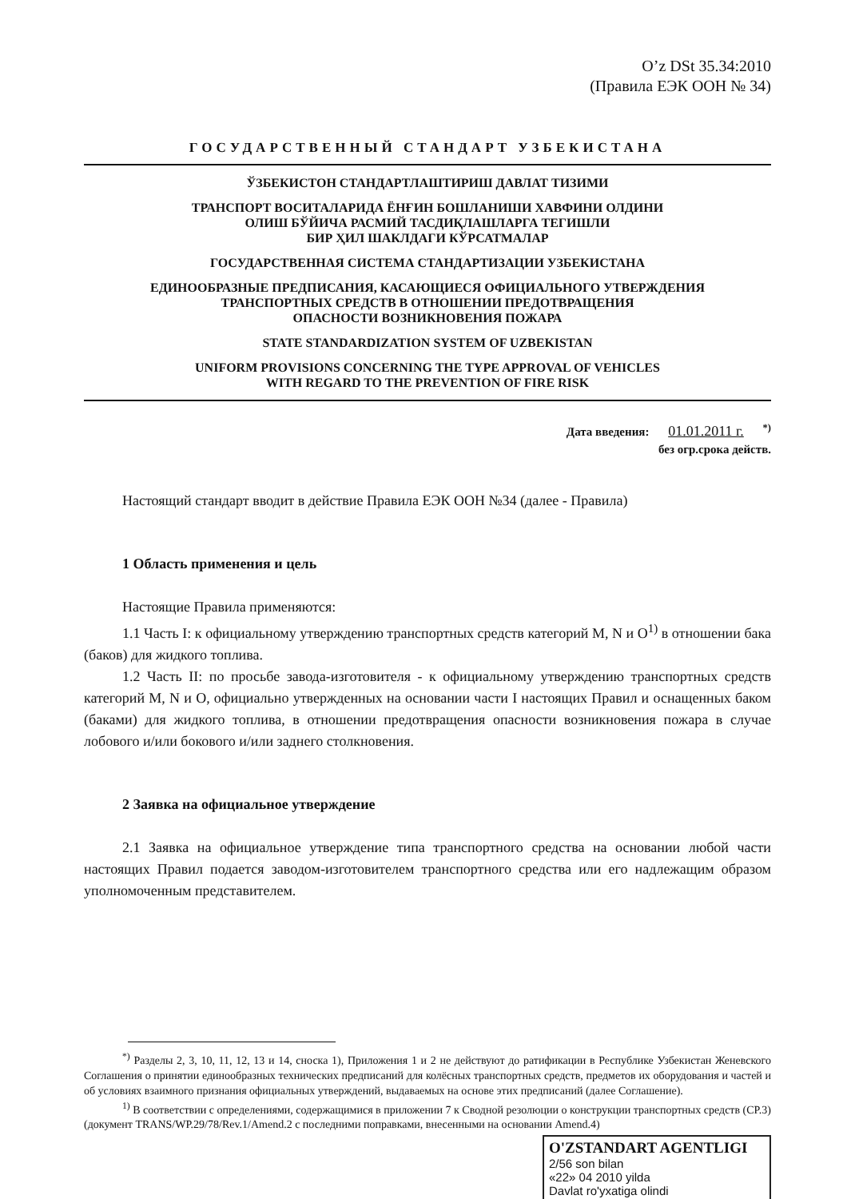O’z DSt 35.34:2010
(Правила ЕЭК ООН № 34)
ГОСУДАРСТВЕННЫЙ СТАНДАРТ УЗБЕКИСТАНА
ЎЗБЕКИСТОН СТАНДАРТЛАШТИРИШ ДАВЛАТ ТИЗИМИ
ТРАНСПОРТ ВОСИТАЛАРИДА ЁНҒИН БОШЛАНИШИ ХАВФИНИ ОЛДИНИ
ОЛИШ БЎЙИЧА РАСМИЙ ТАСДИҚЛАШЛАРГА ТЕГИШЛИ
БИР ҲИЛ ШАКЛДАГИ КЎРСАТМАЛАР
ГОСУДАРСТВЕННАЯ СИСТЕМА СТАНДАРТИЗАЦИИ УЗБЕКИСТАНА
ЕДИНООБРАЗНЫЕ ПРЕДПИСАНИЯ, КАСАЮЩИЕСЯ ОФИЦИАЛЬНОГО УТВЕРЖДЕНИЯ
ТРАНСПОРТНЫХ СРЕДСТВ В ОТНОШЕНИИ ПРЕДОТВРАЩЕНИЯ
ОПАСНОСТИ ВОЗНИКНОВЕНИЯ ПОЖАРА
STATE STANDARDIZATION SYSTEM OF UZBEKISTAN
UNIFORM PROVISIONS CONCERNING THE TYPE APPROVAL OF VEHICLES
WITH REGARD TO THE PREVENTION OF FIRE RISK
Дата введения: 01.01.2011 г. <sup>*)</sup>
без огр.срока действ.
Настоящий стандарт вводит в действие Правила ЕЭК ООН №34 (далее - Правила)
1 Область применения и цель
Настоящие Правила применяются:
1.1 Часть I: к официальному утверждению транспортных средств категорий M, N и O<sup>1)</sup> в отношении бака (баков) для жидкого топлива.
1.2 Часть II: по просьбе завода-изготовителя - к официальному утверждению транспортных средств категорий M, N и O, официально утвержденных на основании части I настоящих Правил и оснащенных баком (баками) для жидкого топлива, в отношении предотвращения опасности возникновения пожара в случае лобового и/или бокового и/или заднего столкновения.
2 Заявка на официальное утверждение
2.1 Заявка на официальное утверждение типа транспортного средства на основании любой части настоящих Правил подается заводом-изготовителем транспортного средства или его надлежащим образом уполномоченным представителем.
<sup>*)</sup> Разделы 2, 3, 10, 11, 12, 13 и 14, сноска 1), Приложения 1 и 2 не действуют до ратификации в Республике Узбекистан Женевского Соглашения о принятии единообразных технических предписаний для колёсных транспортных средств, предметов их оборудования и частей и об условиях взаимного признания официальных утверждений, выдаваемых на основе этих предписаний (далее Соглашение).
<sup>1)</sup> В соответствии с определениями, содержащимися в приложении 7 к Сводной резолюции о конструкции транспортных средств (CP.3) (документ TRANS/WP.29/78/Rev.1/Amend.2 с последними поправками, внесенными на основании Amend.4)
O'ZSTANDART AGENTLIGI
2/56 son bilan
«22» 04 2010 yilda
Davlat ro'yxatiga olindi